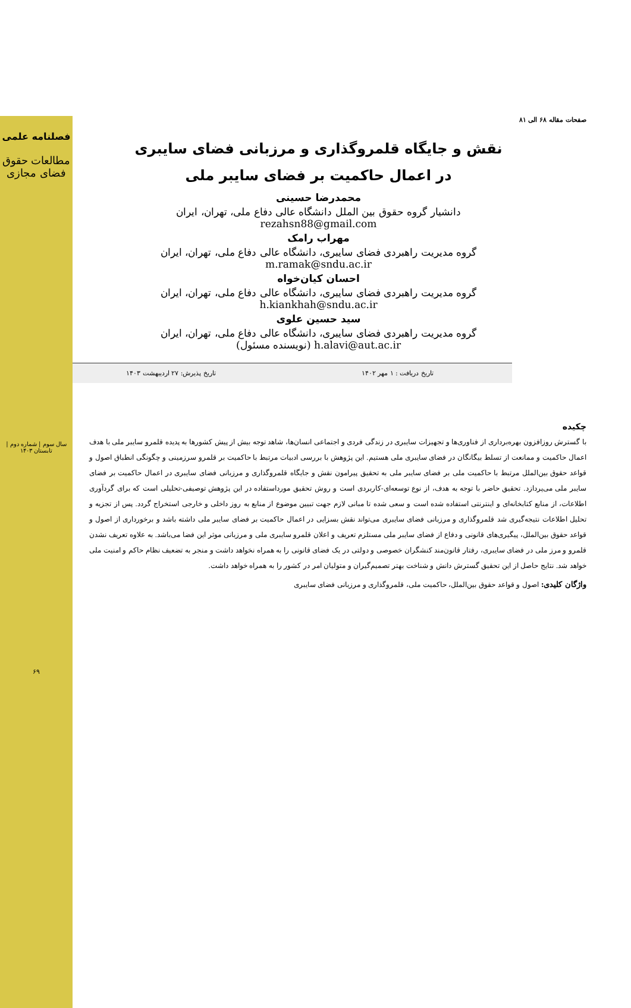فصلنامه علمی
مطالعات حقوق فضای مجازی
سال سوم | شماره دوم | تابستان ۱۴۰۳
۶۹
صفحات مقاله ۶۸ الی ۸۱
نقش و جایگاه قلمروگذاری و مرزبانی فضای سایبری
در اعمال حاکمیت بر فضای سایبر ملی
محمدرضا حسینی
دانشیار گروه حقوق بین الملل دانشگاه عالی دفاع ملی، تهران، ایران
rezahsn88@gmail.com
مهراب رامک
گروه مدیریت راهبردی فضای سایبری، دانشگاه عالی دفاع ملی، تهران، ایران
m.ramak@sndu.ac.ir
احسان کیان‌خواه
گروه مدیریت راهبردی فضای سایبری، دانشگاه عالی دفاع ملی، تهران، ایران
h.kiankhah@sndu.ac.ir
سید حسین علوی
گروه مدیریت راهبردی فضای سایبری، دانشگاه عالی دفاع ملی، تهران، ایران
h.alavi@aut.ac.ir (نویسنده مسئول)
تاریخ دریافت : ۱ مهر ۱۴۰۲ تاریخ پذیرش: ۲۷ اردیبهشت ۱۴۰۳
چکیده
با گسترش روزافزون بهره‌برداری از فناوری‌ها و تجهیزات سایبری در زندگی فردی و اجتماعی انسان‌ها، شاهد توجه بیش از پیش کشورها به پدیده قلمرو سایبر ملی با هدف اعمال حاکمیت و ممانعت از تسلط بیگانگان در فضای سایبری ملی هستیم. این پژوهش با بررسی ادبیات مرتبط با حاکمیت بر قلمرو سرزمینی و چگونگی انطباق اصول و قواعد حقوق بین‌الملل مرتبط با حاکمیت ملی بر فضای سایبر ملی به تحقیق پیرامون نقش و جایگاه قلمروگذاری و مرزبانی فضای سایبری در اعمال حاکمیت بر فضای سایبر ملی می‌پردازد. تحقیق حاضر با توجه به هدف، از نوع توسعه‌ای-کاربردی است و روش تحقیق مورداستفاده در این پژوهش توصیفی-تحلیلی است که برای گردآوری اطلاعات، از منابع کتابخانه‌ای و اینترنتی استفاده شده است و سعی شده تا مبانی لازم جهت تبیین موضوع از منابع به روز داخلی و خارجی استخراج گردد. پس از تجزیه و تحلیل اطلاعات نتیجه‌گیری شد قلمروگذاری و مرزبانی فضای سایبری می‌تواند نقش بسزایی در اعمال حاکمیت بر فضای سایبر ملی داشته باشد و برخورداری از اصول و قواعد حقوق بین‌الملل، پیگیری‌های قانونی و دفاع از فضای سایبر ملی مستلزم تعریف و اعلان قلمرو سایبری ملی و مرزبانی موثر این فضا می‌باشد. به علاوه تعریف نشدن قلمرو و مرز ملی در فضای سایبری، رفتار قانون‌مند کنشگران خصوصی و دولتی در یک فضای قانونی را به همراه نخواهد داشت و منجر به تضعیف نظام حاکم و امنیت ملی خواهد شد. نتایج حاصل از این تحقیق گسترش دانش و شناخت بهتر تصمیم‌گیران و متولیان امر در کشور را به همراه خواهد داشت.
واژگان کلیدی: اصول و قواعد حقوق بین‌الملل، حاکمیت ملی، قلمروگذاری و مرزبانی فضای سایبری